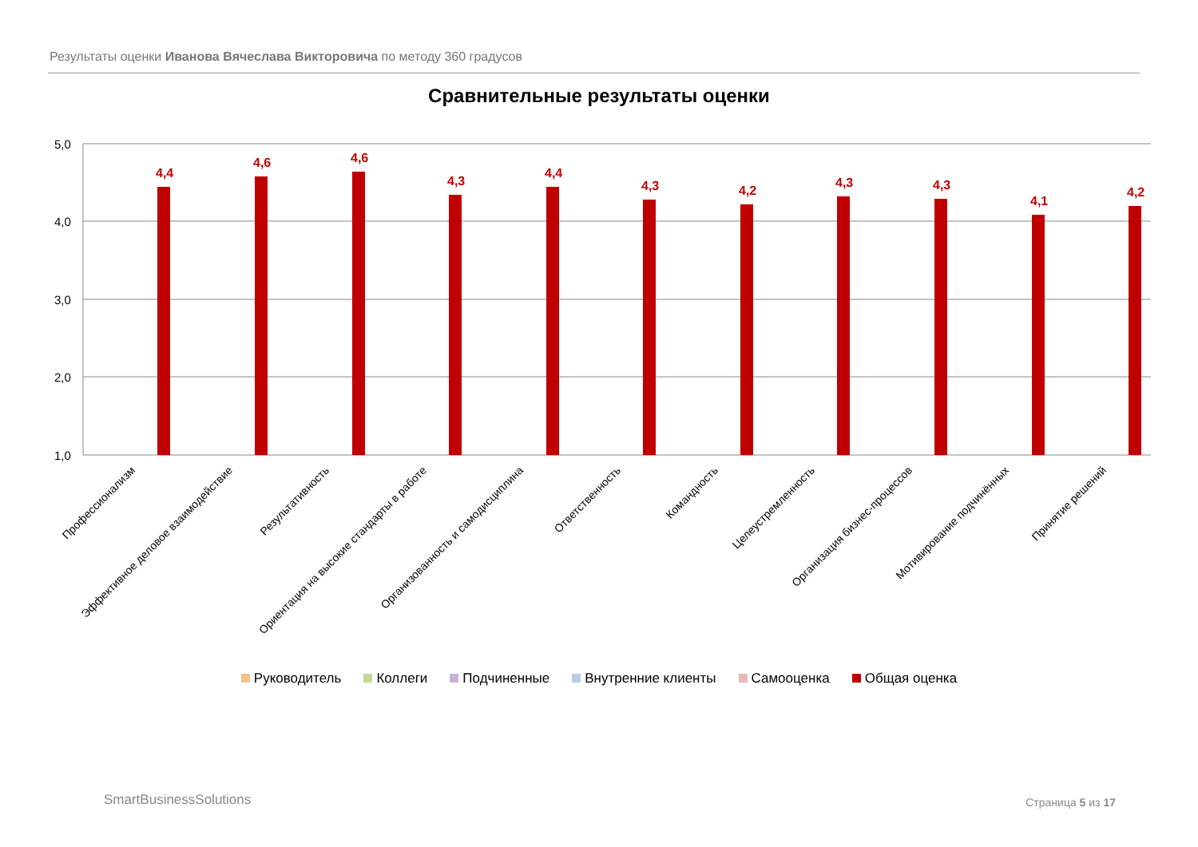Результаты оценки Иванова Вячеслава Викторовича по методу 360 градусов
Сравнительные результаты оценки
5,0
4,0
3,0
2,0
1,0
4,4
4,6
4,6
4,3
4,4
4,3
4,2
4,3
4,3
4,1
4,2
Профессионализм
Эффективное деловое взаимодействие
Результативность
Ориентация на высокие стандарты в работе
Организованность и самодисциплина
Ответственность
Командность
Целеустремленность
Организация бизнес-процессов
Мотивирование подчинённых
Принятие решений
Руководитель Коллеги Подчиненные Внутренние клиенты Самооценка Общая оценка
SmartBusinessSolutions Страница 5 из 17